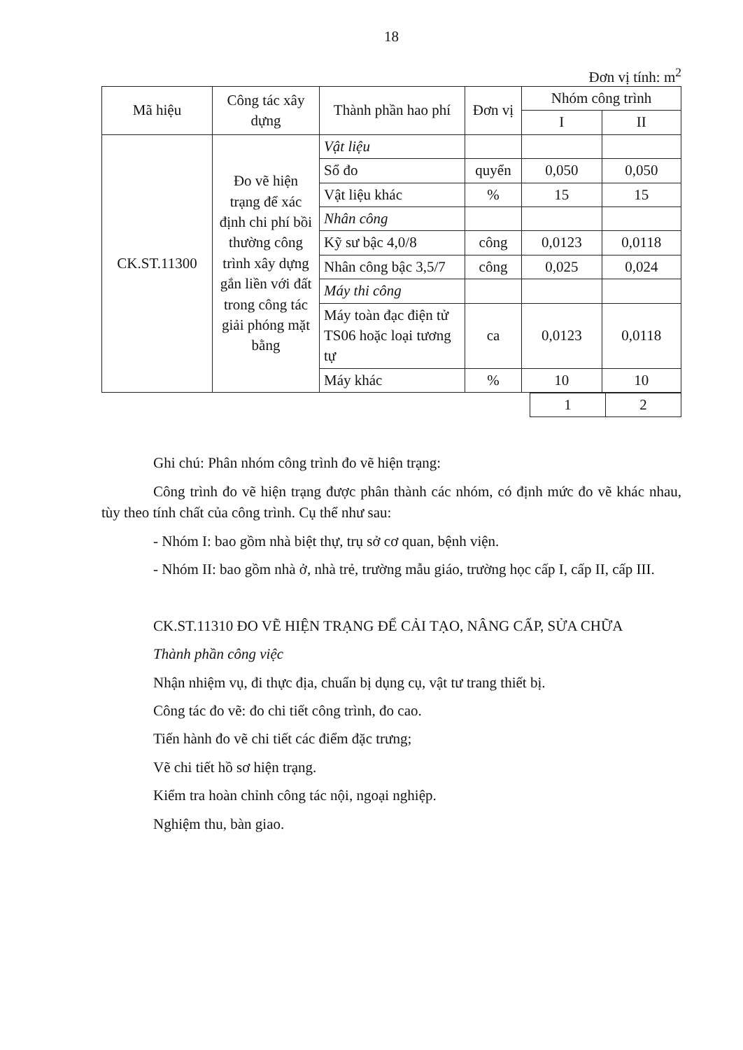18
Đơn vị tính: m<sup>2</sup>
| Mã hiệu | Công tác xây dựng | Thành phần hao phí | Đơn vị | Nhóm công trình | |
| --- | --- | --- | --- | --- | --- |
| | | | | I | II |
| CK.ST.11300 | Đo vẽ hiện trạng để xác định chi phí bồi thường công trình xây dựng gắn liền với đất trong công tác giải phóng mặt bằng | Vật liệu | | | |
| | | Sổ đo | quyển | 0,050 | 0,050 |
| | | Vật liệu khác | % | 15 | 15 |
| | | Nhân công | | | |
| | | Kỹ sư bậc 4,0/8 | công | 0,0123 | 0,0118 |
| | | Nhân công bậc 3,5/7 | công | 0,025 | 0,024 |
| | | Máy thi công | | | |
| | | Máy toàn đạc điện tử TS06 hoặc loại tương tự | ca | 0,0123 | 0,0118 |
| | | Máy khác | % | 10 | 10 |
| | 1 | 2 |
Ghi chú: Phân nhóm công trình đo vẽ hiện trạng:
Công trình đo vẽ hiện trạng được phân thành các nhóm, có định mức đo vẽ khác nhau, tùy theo tính chất của công trình. Cụ thể như sau:
- Nhóm I: bao gồm nhà biệt thự, trụ sở cơ quan, bệnh viện.
- Nhóm II: bao gồm nhà ở, nhà trẻ, trường mẫu giáo, trường học cấp I, cấp II, cấp III.
CK.ST.11310 ĐO VẼ HIỆN TRẠNG ĐỂ CẢI TẠO, NÂNG CẤP, SỬA CHỮA
Thành phần công việc
Nhận nhiệm vụ, đi thực địa, chuẩn bị dụng cụ, vật tư trang thiết bị.
Công tác đo vẽ: đo chi tiết công trình, đo cao.
Tiến hành đo vẽ chi tiết các điểm đặc trưng;
Vẽ chi tiết hồ sơ hiện trạng.
Kiểm tra hoàn chỉnh công tác nội, ngoại nghiệp.
Nghiệm thu, bàn giao.